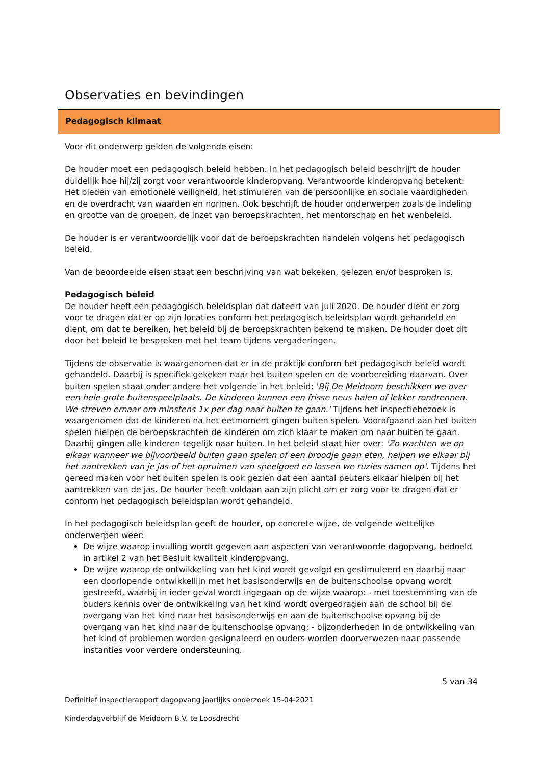Observaties en bevindingen
Pedagogisch klimaat
Voor dit onderwerp gelden de volgende eisen:
De houder moet een pedagogisch beleid hebben. In het pedagogisch beleid beschrijft de houder duidelijk hoe hij/zij zorgt voor verantwoorde kinderopvang. Verantwoorde kinderopvang betekent: Het bieden van emotionele veiligheid, het stimuleren van de persoonlijke en sociale vaardigheden en de overdracht van waarden en normen. Ook beschrijft de houder onderwerpen zoals de indeling en grootte van de groepen, de inzet van beroepskrachten, het mentorschap en het wenbeleid.
De houder is er verantwoordelijk voor dat de beroepskrachten handelen volgens het pedagogisch beleid.
Van de beoordeelde eisen staat een beschrijving van wat bekeken, gelezen en/of besproken is.
Pedagogisch beleid
De houder heeft een pedagogisch beleidsplan dat dateert van juli 2020. De houder dient er zorg voor te dragen dat er op zijn locaties conform het pedagogisch beleidsplan wordt gehandeld en dient, om dat te bereiken, het beleid bij de beroepskrachten bekend te maken. De houder doet dit door het beleid te bespreken met het team tijdens vergaderingen.
Tijdens de observatie is waargenomen dat er in de praktijk conform het pedagogisch beleid wordt gehandeld. Daarbij is specifiek gekeken naar het buiten spelen en de voorbereiding daarvan. Over buiten spelen staat onder andere het volgende in het beleid: 'Bij De Meidoorn beschikken we over een hele grote buitenspeelplaats. De kinderen kunnen een frisse neus halen of lekker rondrennen. We streven ernaar om minstens 1x per dag naar buiten te gaan.' Tijdens het inspectiebezoek is waargenomen dat de kinderen na het eetmoment gingen buiten spelen. Voorafgaand aan het buiten spelen hielpen de beroepskrachten de kinderen om zich klaar te maken om naar buiten te gaan. Daarbij gingen alle kinderen tegelijk naar buiten. In het beleid staat hier over: 'Zo wachten we op elkaar wanneer we bijvoorbeeld buiten gaan spelen of een broodje gaan eten, helpen we elkaar bij het aantrekken van je jas of het opruimen van speelgoed en lossen we ruzies samen op'. Tijdens het gereed maken voor het buiten spelen is ook gezien dat een aantal peuters elkaar hielpen bij het aantrekken van de jas. De houder heeft voldaan aan zijn plicht om er zorg voor te dragen dat er conform het pedagogisch beleidsplan wordt gehandeld.
In het pedagogisch beleidsplan geeft de houder, op concrete wijze, de volgende wettelijke onderwerpen weer:
De wijze waarop invulling wordt gegeven aan aspecten van verantwoorde dagopvang, bedoeld in artikel 2 van het Besluit kwaliteit kinderopvang.
De wijze waarop de ontwikkeling van het kind wordt gevolgd en gestimuleerd en daarbij naar een doorlopende ontwikkellijn met het basisonderwijs en de buitenschoolse opvang wordt gestreefd, waarbij in ieder geval wordt ingegaan op de wijze waarop: - met toestemming van de ouders kennis over de ontwikkeling van het kind wordt overgedragen aan de school bij de overgang van het kind naar het basisonderwijs en aan de buitenschoolse opvang bij de overgang van het kind naar de buitenschoolse opvang; - bijzonderheden in de ontwikkeling van het kind of problemen worden gesignaleerd en ouders worden doorverwezen naar passende instanties voor verdere ondersteuning.
5 van 34
Definitief inspectierapport dagopvang jaarlijks onderzoek 15-04-2021
Kinderdagverblijf de Meidoorn B.V. te Loosdrecht